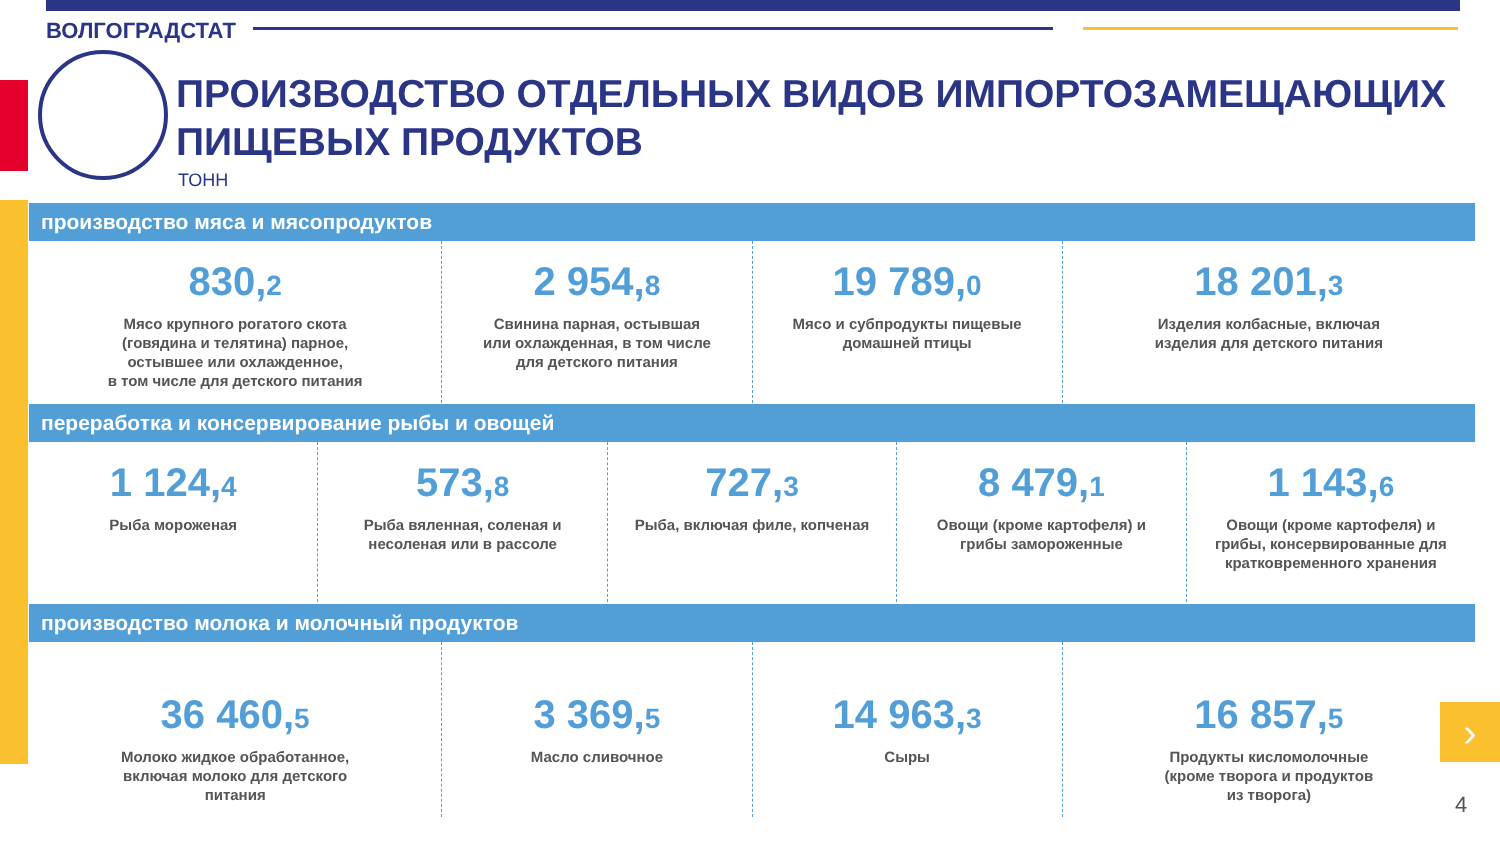ВОЛГОГРАДСТАТ
ПРОИЗВОДСТВО ОТДЕЛЬНЫХ ВИДОВ ИМПОРТОЗАМЕЩАЮЩИХ
ПИЩЕВЫХ ПРОДУКТОВ
ТОНН
производство мяса и мясопродуктов
830,2
Мясо крупного рогатого скота
(говядина и телятина) парное,
остывшее или охлажденное,
в том числе для детского питания
2 954,8
Свинина парная, остывшая
или охлажденная, в том числе
для детского питания
19 789,0
Мясо и субпродукты пищевые
домашней птицы
18 201,3
Изделия колбасные, включая
изделия для детского питания
переработка и консервирование рыбы и овощей
1 124,4
Рыба мороженая
573,8
Рыба вяленная, соленая и
несоленая или в рассоле
727,3
Рыба, включая филе, копченая
8 479,1
Овощи (кроме картофеля) и
грибы замороженные
1 143,6
Овощи (кроме картофеля) и
грибы, консервированные для
кратковременного хранения
производство молока и молочный продуктов
36 460,5
Молоко жидкое обработанное,
включая молоко для детского
питания
3 369,5
Масло сливочное
14 963,3
Сыры
16 857,5
Продукты кисломолочные
(кроме творога и продуктов
из творога)
›
4